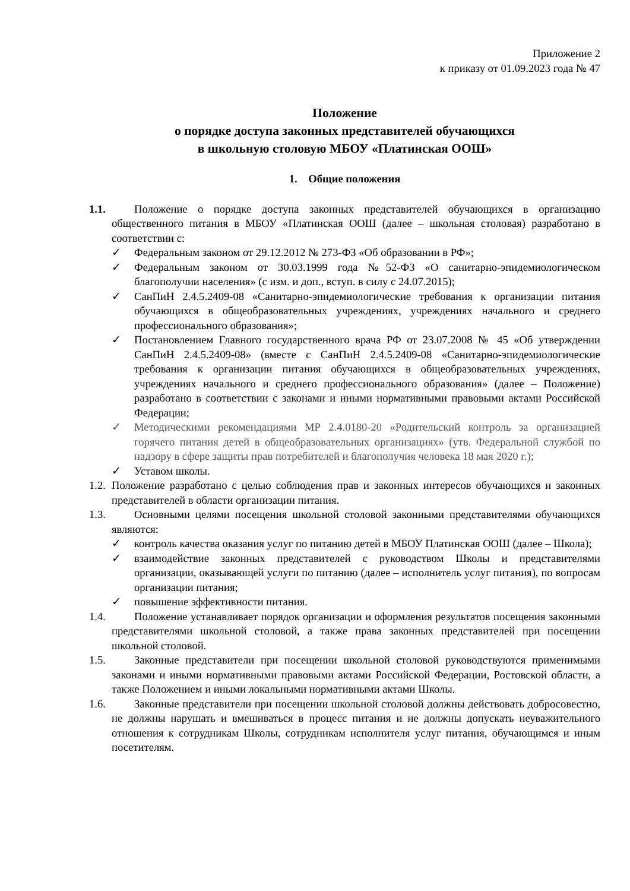Приложение 2
к приказу от 01.09.2023 года № 47
Положение
о порядке доступа законных представителей обучающихся
в школьную столовую МБОУ «Платинская ООШ»
1. Общие положения
1.1.
Положение о порядке доступа законных представителей обучающихся в организацию общественного питания в МБОУ «Платинская ООШ (далее – школьная столовая) разработано в соответствии с:
✓ Федеральным законом от 29.12.2012 № 273-ФЗ «Об образовании в РФ»;
✓ Федеральным законом от 30.03.1999 года №52-ФЗ «О санитарно-эпидемиологическом благополучии населения» (с изм. и доп., вступ. в силу с 24.07.2015);
✓ СанПиН 2.4.5.2409-08 «Санитарно-эпидемиологические требования к организации питания обучающихся в общеобразовательных учреждениях, учреждениях начального и среднего профессионального образования»;
✓ Постановлением Главного государственного врача РФ от 23.07.2008 № 45 «Об утверждении СанПиН 2.4.5.2409-08» (вместе с СанПиН 2.4.5.2409-08 «Санитарно-эпидемиологические требования к организации питания обучающихся в общеобразовательных учреждениях, учреждениях начального и среднего профессионального образования» (далее – Положение) разработано в соответствии с законами и иными нормативными правовыми актами Российской Федерации;
✓ Методическими рекомендациями МР 2.4.0180-20 «Родительский контроль за организацией горячего питания детей в общеобразовательных организациях» (утв. Федеральной службой по надзору в сфере защиты прав потребителей и благополучия человека 18 мая 2020 г.);
✓ Уставом школы.
1.2.
Положение разработано с целью соблюдения прав и законных интересов обучающихся и законных представителей в области организации питания.
1.3.
Основными целями посещения школьной столовой законными представителями обучающихся являются:
✓ контроль качества оказания услуг по питанию детей в МБОУ Платинская ООШ (далее – Школа);
✓ взаимодействие законных представителей с руководством Школы и представителями организации, оказывающей услуги по питанию (далее – исполнитель услуг питания), по вопросам организации питания;
✓ повышение эффективности питания.
1.4.
Положение устанавливает порядок организации и оформления результатов посещения законными представителями школьной столовой, а также права законных представителей при посещении школьной столовой.
1.5.
Законные представители при посещении школьной столовой руководствуются применимыми законами и иными нормативными правовыми актами Российской Федерации, Ростовской области, а также Положением и иными локальными нормативными актами Школы.
1.6.
Законные представители при посещении школьной столовой должны действовать добросовестно, не должны нарушать и вмешиваться в процесс питания и не должны допускать неуважительного отношения к сотрудникам Школы, сотрудникам исполнителя услуг питания, обучающимся и иным посетителям.